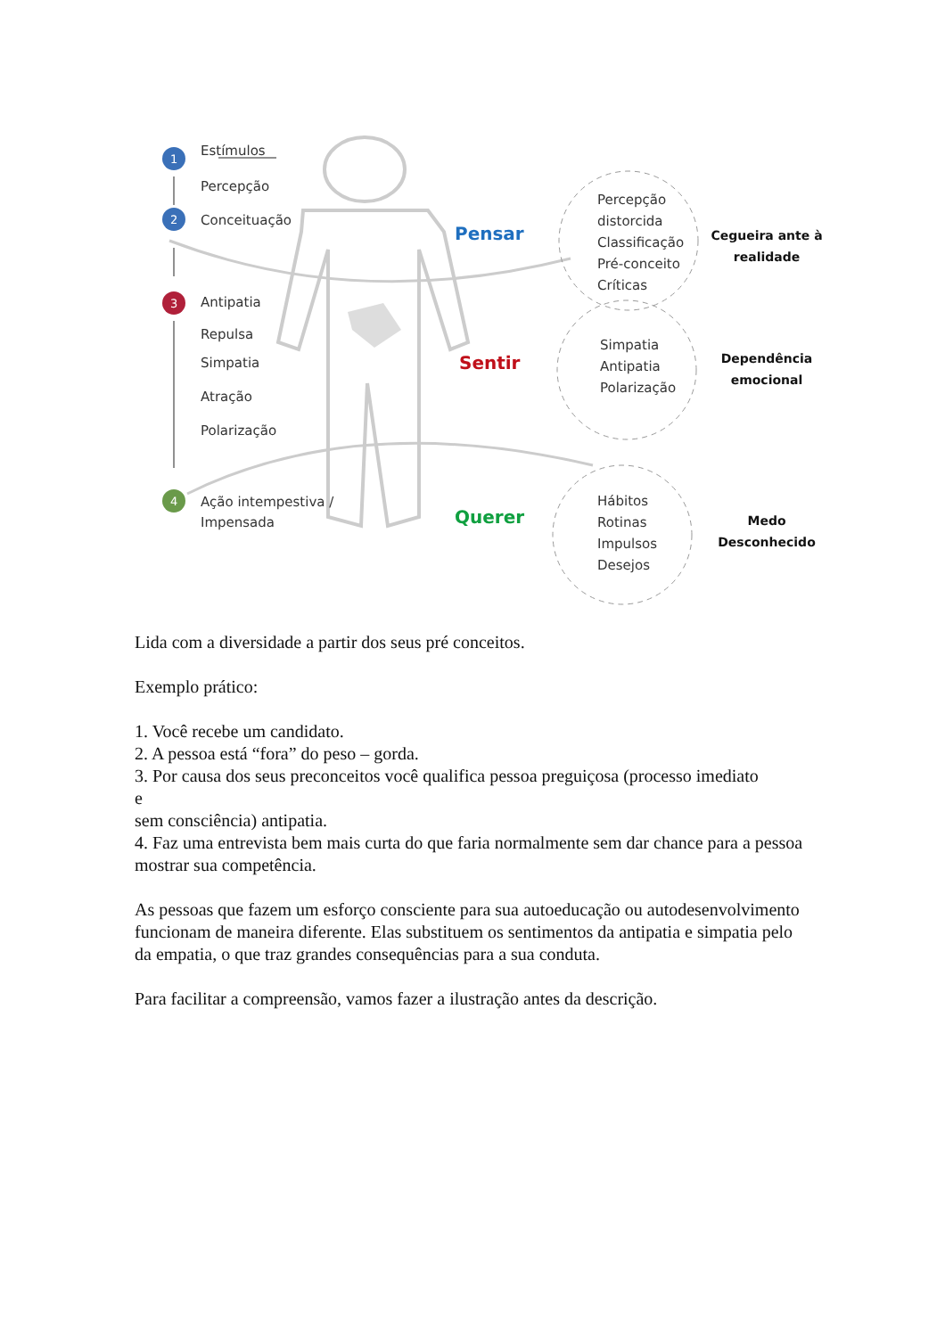1
2
3
4
Estímulos
Percepção
Conceituação
Antipatia
Repulsa
Simpatia
Atração
Polarização
Ação intempestiva /
Impensada
Pensar
Sentir
Querer
Percepção
distorcida
Classificação
Pré-conceito
Críticas
Simpatia
Antipatia
Polarização
Hábitos
Rotinas
Impulsos
Desejos
Cegueira ante à realidade
Dependência emocional
Medo Desconhecido
Lida com a diversidade a partir dos seus pré conceitos.
Exemplo prático:
1. Você recebe um candidato.
2. A pessoa está “fora” do peso – gorda.
3. Por causa dos seus preconceitos você qualifica pessoa preguiçosa (processo imediato
e
sem consciência) antipatia.
4. Faz uma entrevista bem mais curta do que faria normalmente sem dar chance para a pessoa mostrar sua competência.
As pessoas que fazem um esforço consciente para sua autoeducação ou autodesenvolvimento funcionam de maneira diferente. Elas substituem os sentimentos da antipatia e simpatia pelo da empatia, o que traz grandes consequências para a sua conduta.
Para facilitar a compreensão, vamos fazer a ilustração antes da descrição.